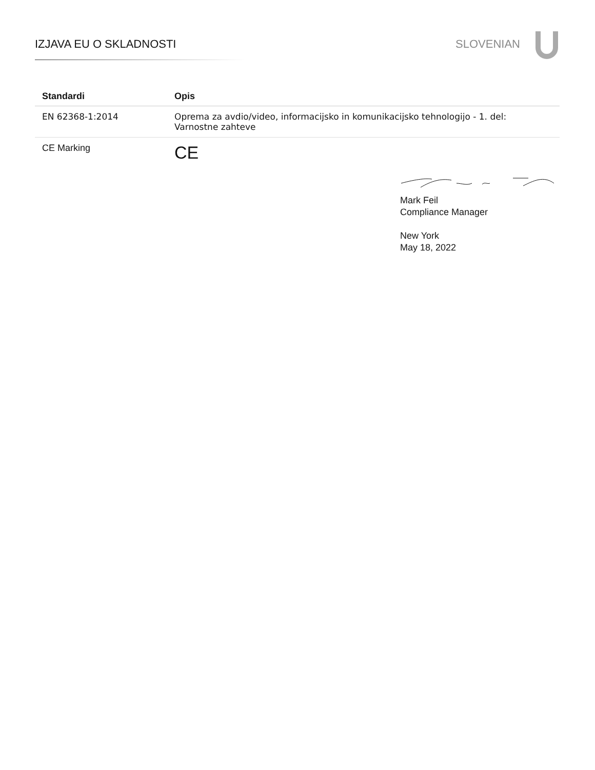IZJAVA EU O SKLADNOSTI SLOVENIAN
| Standardi | Opis |
| --- | --- |
| EN 62368-1:2014 | Oprema za avdio/video, informacijsko in komunikacijsko tehnologijo - 1. del: Varnostne zahteve |
| CE Marking | CE |
Mark Feil
Compliance Manager
New York
May 18, 2022